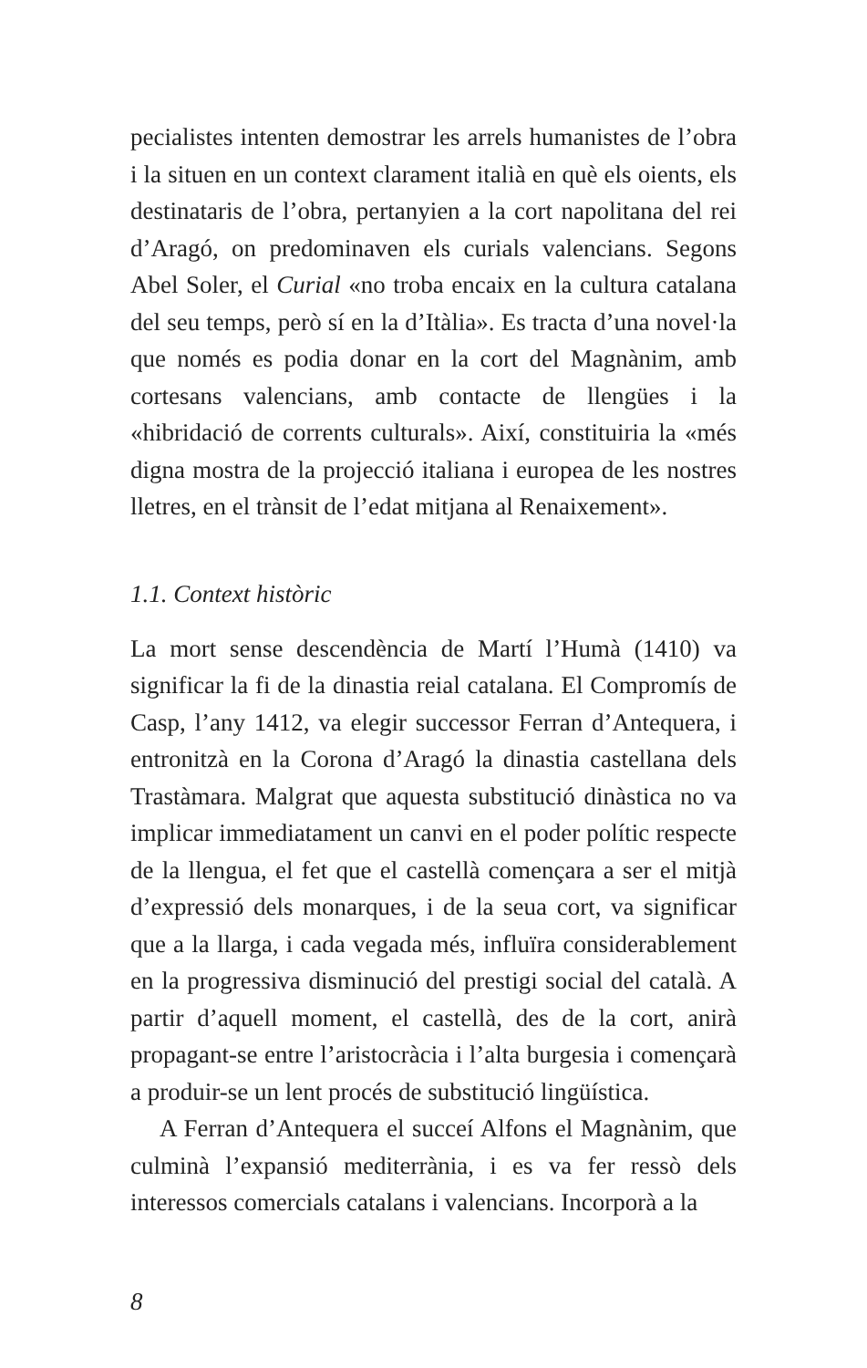pecialistes intenten demostrar les arrels humanistes de l’obra i la situen en un context clarament italià en què els oients, els destinataris de l’obra, pertanyien a la cort napolitana del rei d’Aragó, on predominaven els curials valencians. Segons Abel Soler, el Curial «no troba encaix en la cultura catalana del seu temps, però sí en la d’Itàlia». Es tracta d’una novel·la que només es podia donar en la cort del Magnànim, amb cortesans valencians, amb contacte de llengües i la «hibridació de corrents culturals». Així, constituiria la «més digna mostra de la projecció italiana i europea de les nostres lletres, en el trànsit de l’edat mitjana al Renaixement».
1.1. Context històric
La mort sense descendència de Martí l’Humà (1410) va significar la fi de la dinastia reial catalana. El Compromís de Casp, l’any 1412, va elegir successor Ferran d’Antequera, i entronitzà en la Corona d’Aragó la dinastia castellana dels Trastàmara. Malgrat que aquesta substitució dinàstica no va implicar immediatament un canvi en el poder polític respecte de la llengua, el fet que el castellà començara a ser el mitjà d’expressió dels monarques, i de la seua cort, va significar que a la llarga, i cada vegada més, influïra considerablement en la progressiva disminució del prestigi social del català. A partir d’aquell moment, el castellà, des de la cort, anirà propagant-se entre l’aristocràcia i l’alta burgesia i començarà a produir-se un lent procés de substitució lingüística.
A Ferran d’Antequera el succeí Alfons el Magnànim, que culminà l’expansió mediterrània, i es va fer ressò dels interessos comercials catalans i valencians. Incorporà a la
8